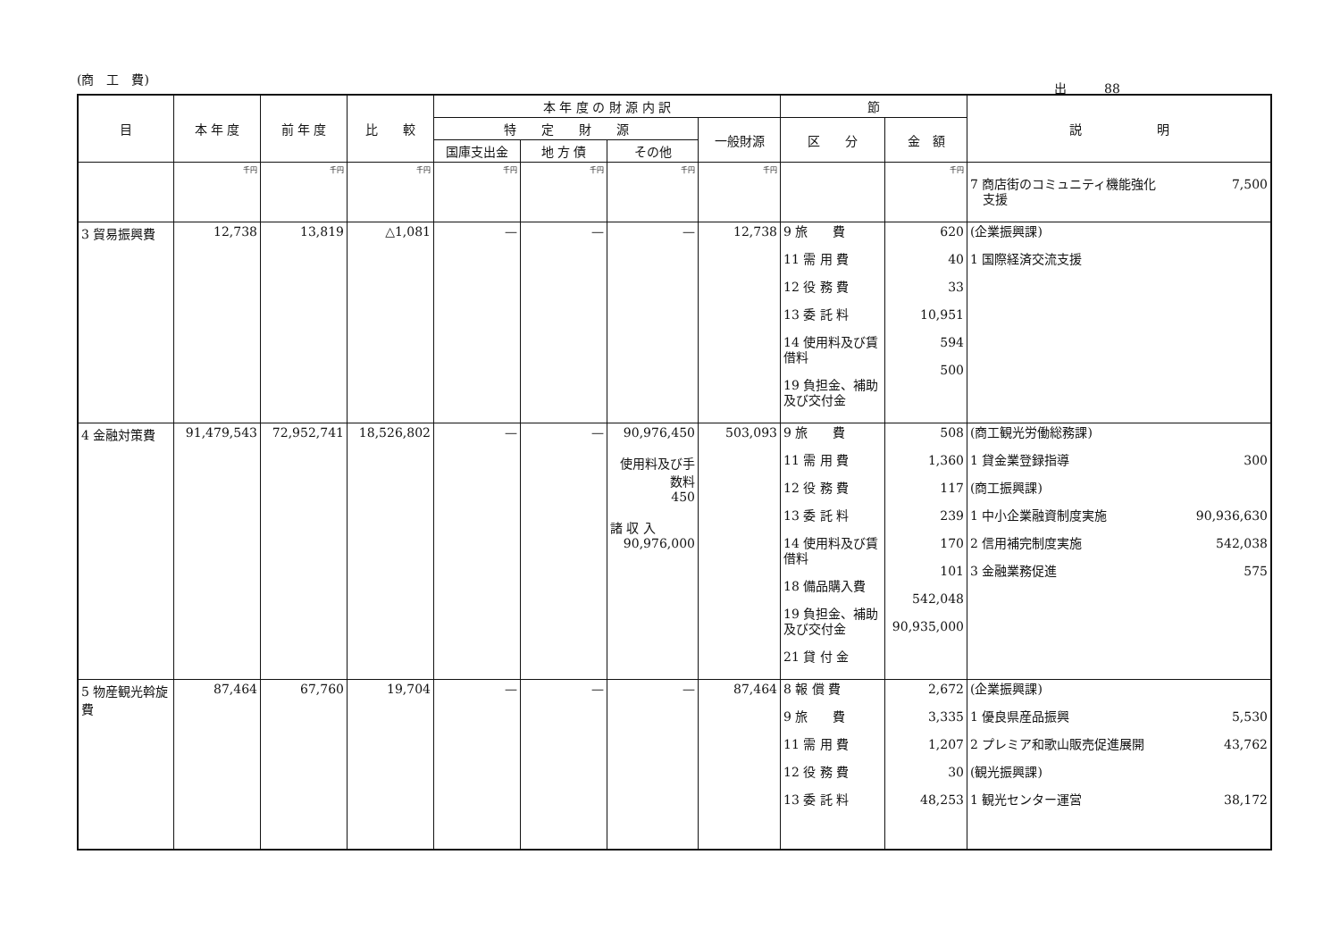(商　工　費)
出　　　88
| 目 | 本 年 度 | 前 年 度 | 比 較 | 本 年 度 の 財 源 内 訳 | | | | 節 | | 説 明 |
| --- | --- | --- | --- | --- | --- | --- | --- | --- | --- | --- |
| | | | | 特 定 財 源 | | | 一般財源 | 区 分 | 金 額 | |
| | | | | 国庫支出金 | 地 方 債 | その他 | | | | |
| | 千円 | 千円 | 千円 | 千円 | 千円 | 千円 | 千円 | | 千円 | 7 商店街のコミュニティ機能強化 支援 7,500 |
| 3 貿易振興費 | 12,738 | 13,819 | △1,081 | — | — | — | 12,738 | 9 旅 費 11 需 用 費 12 役 務 費 13 委 託 料 14 使用料及び賃借料 19 負担金、補助及び交付金 | 620 40 33 10,951 594 500 | (企業振興課) 1 国際経済交流支援 |
| 4 金融対策費 | 91,479,543 | 72,952,741 | 18,526,802 | — | — | 90,976,450 使用料及び手数料 450 諸 収 入 90,976,000 | 503,093 | 9 旅 費 11 需 用 費 12 役 務 費 13 委 託 料 14 使用料及び賃借料 18 備品購入費 19 負担金、補助及び交付金 21 貸 付 金 | 508 1,360 117 239 170 101 542,048 90,935,000 | (商工観光労働総務課) 1 貸金業登録指導 300 (商工振興課) 1 中小企業融資制度実施 90,936,630 2 信用補完制度実施 542,038 3 金融業務促進 575 |
| 5 物産観光斡旋費 | 87,464 | 67,760 | 19,704 | — | — | — | 87,464 | 8 報 償 費 9 旅 費 11 需 用 費 12 役 務 費 13 委 託 料 | 2,672 3,335 1,207 30 48,253 | (企業振興課) 1 優良県産品振興 5,530 2 プレミア和歌山販売促進展開 43,762 (観光振興課) 1 観光センター運営 38,172 |